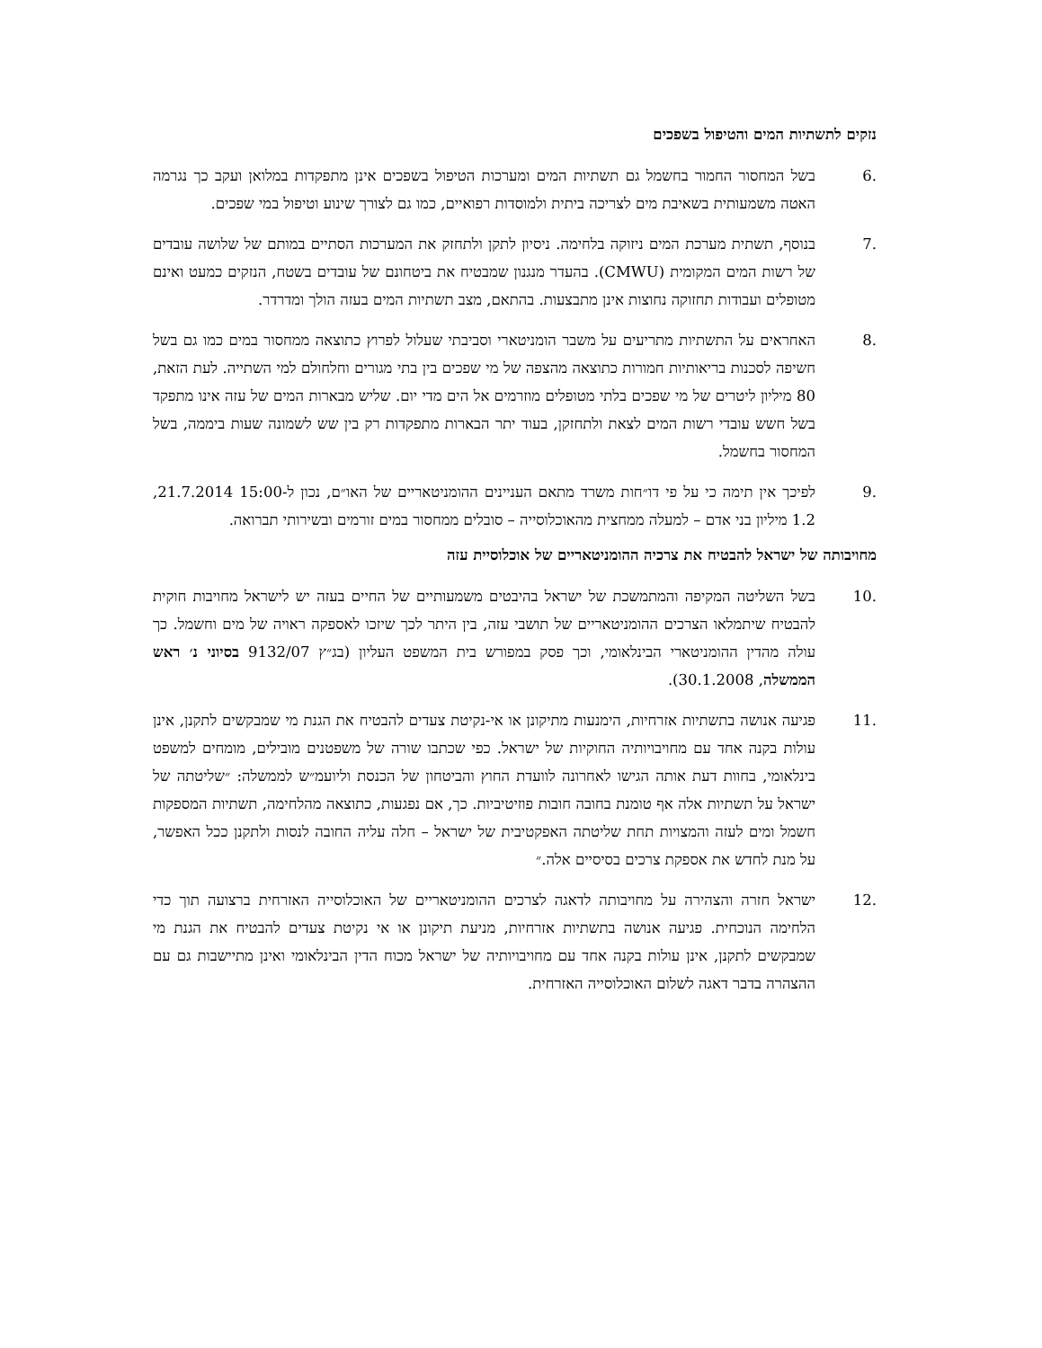נזקים לתשתיות המים והטיפול בשפכים
.6 בשל המחסור החמור בחשמל גם תשתיות המים ומערכות הטיפול בשפכים אינן מתפקדות במלואן ועקב כך נגרמה האטה משמעותית בשאיבת מים לצריכה ביתית ולמוסדות רפואיים, כמו גם לצורך שינוע וטיפול במי שפכים.
.7 בנוסף, תשתית מערכת המים ניזוקה בלחימה. ניסיון לתקן ולתחזק את המערכות הסתיים במותם של שלושה עובדים של רשות המים המקומית (CMWU). בהעדר מנגנון שמבטיח את ביטחונם של עובדים בשטח, הנזקים כמעט ואינם מטופלים ועבודות תחזוקה נחוצות אינן מתבצעות. בהתאם, מצב תשתיות המים בעזה הולך ומדרדר.
.8 האחראים על התשתיות מתריעים על משבר הומניטארי וסביבתי שעלול לפרוץ כתוצאה ממחסור במים כמו גם בשל חשיפה לסכנות בריאותיות חמורות כתוצאה מהצפה של מי שפכים בין בתי מגורים וחלחולם למי השתייה. לעת הזאת, 80 מיליון ליטרים של מי שפכים בלתי מטופלים מוזרמים אל הים מדי יום. שליש מבארות המים של עזה אינו מתפקד בשל חשש עובדי רשות המים לצאת ולתחזקן, בעוד יתר הבארות מתפקדות רק בין שש לשמונה שעות ביממה, בשל המחסור בחשמל.
.9 לפיכך אין תימה כי על פי דו״חות משרד מתאם העניינים ההומניטאריים של האו״ם, נכון ל-15:00 21.7.2014, 1.2 מיליון בני אדם – למעלה ממחצית מהאוכלוסייה – סובלים ממחסור במים זורמים ובשירותי תברואה.
מחויבותה של ישראל להבטיח את צרכיה ההומניטאריים של אוכלוסיית עזה
.10 בשל השליטה המקיפה והמתמשכת של ישראל בהיבטים משמעותיים של החיים בעזה יש לישראל מחויבות חוקית להבטיח שיתמלאו הצרכים ההומניטאריים של תושבי עזה, בין היתר לכך שיזכו לאספקה ראויה של מים וחשמל. כך עולה מהדין ההומניטארי הבינלאומי, וכך פסק במפורש בית המשפט העליון (בג״ץ 9132/07 בסיוני נ׳ ראש הממשלה, 30.1.2008).
.11 פגיעה אנושה בתשתיות אזרחיות, הימנעות מתיקונן או אי-נקיטת צעדים להבטיח את הגנת מי שמבקשים לתקנן, אינן עולות בקנה אחד עם מחויבויותיה החוקיות של ישראל. כפי שכתבו שורה של משפטנים מובילים, מומחים למשפט בינלאומי, בחוות דעת אותה הגישו לאחרונה לוועדת החוץ והביטחון של הכנסת וליועמ״ש לממשלה: ״שליטתה של ישראל על תשתיות אלה אף טומנת בחובה חובות פוזיטיביות. כך, אם נפגעות, כתוצאה מהלחימה, תשתיות המספקות חשמל ומים לעזה והמצויות תחת שליטתה האפקטיבית של ישראל – חלה עליה החובה לנסות ולתקנן ככל האפשר, על מנת לחדש את אספקת צרכים בסיסיים אלה.״
.12 ישראל חזרה והצהירה על מחויבותה לדאגה לצרכים ההומניטאריים של האוכלוסייה האזרחית ברצועה תוך כדי הלחימה הנוכחית. פגיעה אנושה בתשתיות אזרחיות, מניעת תיקונן או אי נקיטת צעדים להבטיח את הגנת מי שמבקשים לתקנן, אינן עולות בקנה אחד עם מחויבויותיה של ישראל מכוח הדין הבינלאומי ואינן מתיישבות גם עם ההצהרה בדבר דאגה לשלום האוכלוסייה האזרחית.